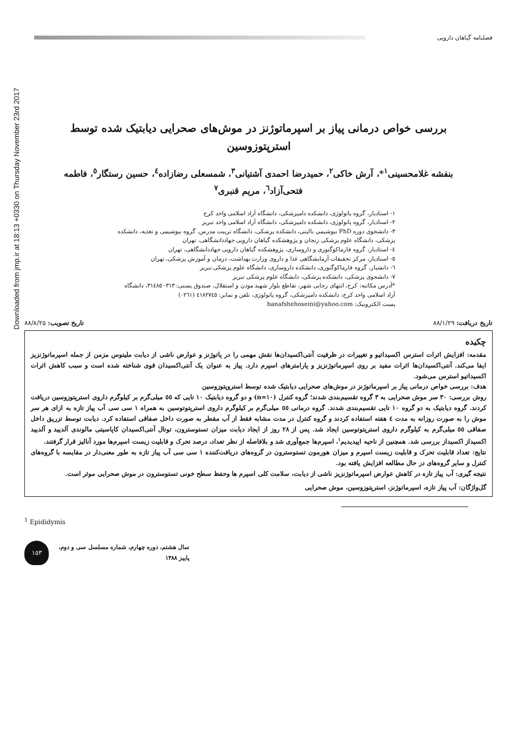Downloaded from jmp.ir at 18:13 +0330 on Thursday November 23rd 2017
فصلنامه گیاهان دارویی
بررسی خواص درمانی پیاز بر اسپرماتوژنز در موش‌های صحرایی دیابتیک شده توسط استرپتوزوسین
بنفشه غلامحسینی<sup>۱</sup>*، آرش خاکی<sup>۲</sup>، حمیدرضا احمدی آشتیانی<sup>۳</sup>، شمسعلی رضازاده<sup>٤</sup>، حسین رستگار<sup>٥</sup>، فاطمه فتحی‌آزاد<sup>٦</sup>، مریم قنبری<sup>۷</sup>
۱- استادیار، گروه پاتولوژی، دانشکده دامپزشکی، دانشگاه آزاد اسلامی واحد کرج
۲- استادیار، گروه پاتولوژی، دانشکده دامپزشکی، دانشگاه آزاد اسلامی واحد تبریز
۳- دانشجوی دوره PhD بیوشیمی بالینی، دانشکده پزشکی، دانشگاه تربیت مدرس. گروه بیوشیمی و تغذیه، دانشکده پزشکی، دانشگاه علوم پزشکی زنجان و پژوهشکده گیاهان دارویی جهاددانشگاهی، تهران
٤- استادیار، گروه فارماکوگنوزی و داروسازی، پژوهشکده گیاهان دارویی جهاددانشگاهی، تهران
٥- استادیار، مرکز تحقیقات آزمایشگاهی غذا و داروی وزارت بهداشت، درمان و آموزش پزشکی، تهران
٦- دانشیار، گروه فارماکوگنوزی، دانشکده داروسازی، دانشگاه علوم پزشکی تبریز
۷- دانشجوی پزشکی، دانشکده پزشکی، دانشگاه علوم پزشکی تبریز
*آدرس مکاتبه: کرج، انتهای رجایی شهر، تقاطع بلوار شهید موذن و استقلال، صندوق پستی: ۳۱۳- ۳۱٤۸٥، دانشگاه آزاد اسلامی واحد کرج، دانشکده دامپزشکی، گروه پاتولوژی، تلفن و نمابر: ٤۱۸۲۷٤٥ (۰۲٦۱)
پست الکترونیک: banafshehoseini@yahoo.com
تاریخ دریافت: ۸۸/۱/۲۹ تاریخ تصویب: ۸۸/۸/۲٥
چکیده
مقدمه: افزایش اثرات استرس اکسیداتیو و تغییرات در ظرفیت آنتی‌اکسیدان‌ها نقش مهمی را در پاتوژنز و عوارض ناشی از دیابت ملیتوس مزمن از جمله اسپرماتوژنزیز ایفا می‌کند. آنتی‌اکسیدان‌ها اثرات مفید بر روی اسپرماتوژنزیز و پارامترهای اسپرم دارد. پیاز به عنوان یک آنتی‌اکسیدان قوی شناخته شده است و سبب کاهش اثرات اکسیداتیو استرس می‌شود.
هدف: بررسی خواص درمانی پیاز بر اسپرماتوژنز در موش‌های صحرایی دیابتیک شده توسط استروپتوزوسین
روش بررسی: ۳۰ سر موش صحرایی به ۳ گروه تقسیم‌بندی شدند؛ گروه کنترل (n=۱۰) و دو گروه دیابتیک ۱۰ تایی که ٥٥ میلی‌گرم بر کیلوگرم داروی استرپتوزوسین دریافت کردند. گروه دیابتیک به دو گروه ۱۰ تایی تقسیم‌بندی شدند. گروه درمانی ٥٥ میلی‌گرم بر کیلوگرم داروی استرپتوتوسین به همراه ۱ سی سی آب پیاز تازه به ازای هر سر موش را به صورت روزانه به مدت ٤ هفته استفاده کردند و گروه کنترل در مدت مشابه فقط از آب مقطر به صورت داخل صفاقی استفاده کرد. دیابت توسط تزریق داخل صفاقی ٥٥ میلی‌گرم به کیلوگرم داروی استرپتوتوسین ایجاد شد. پس از ۲۸ روز از ایجاد دیابت میزان تستوسترون، توتال آنتی‌اکسیدان کاپاسیتی مالوندی آلدیید و آلدیید اکسیداز اکسیداز بررسی شد. همچنین از ناحیه اپیدیدیم<sup>۱</sup>، اسپرم‌ها جمع‌آوری شد و بلافاصله از نظر تعداد، درصد تحرک و قابلیت زیست اسپرم‌ها مورد آنالیز قرار گرفتند.
نتایج: تعداد قابلیت تحرک و قابلیت زیست اسپرم و میزان هورمون تستوسترون در گروه‌های دریافت‌کننده ۱ سی سی آب پیاز تازه به طور معنی‌دار در مقایسه با گروه‌های کنترل و سایر گروه‌های در حال مطالعه افزایش یافته بود.
نتیجه گیری: آب پیاز تازه در کاهش عوارض اسپرماتوژنزیز ناشی از دیابت، سلامت کلی اسپرم ها وحفظ سطح خونی تستوسترون در موش صحرایی موثر است.
گل‌واژگان: آب پیاز تازه، اسپرماتوژنز، استرپتوزوسین، موش صحرایی
<sup>1</sup> Epididymis
۱٥۳
سال هشتم، دوره چهارم، شماره مسلسل سی و دوم،
پاییز ۱۳۸۸